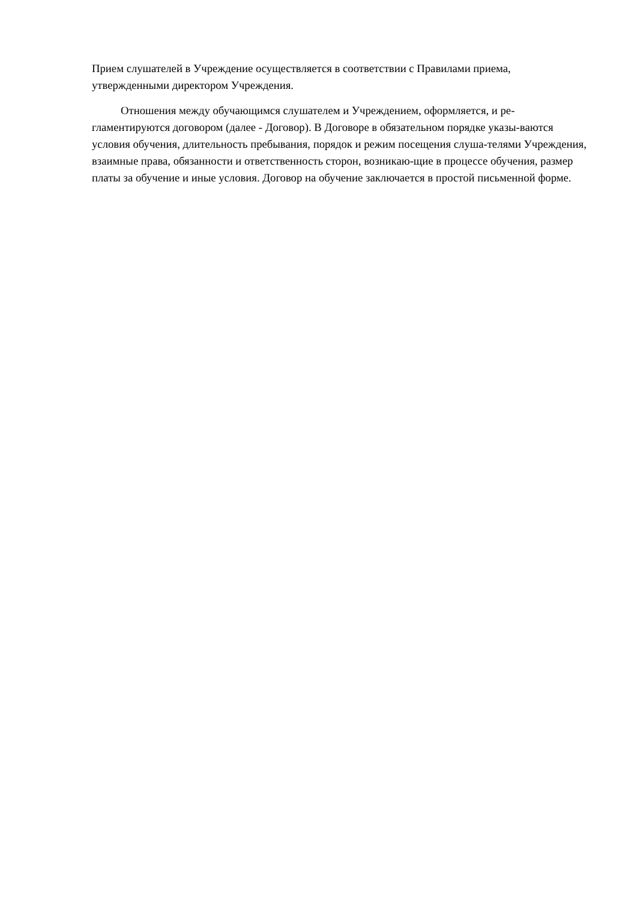Прием слушателей в Учреждение осуществляется в соответствии с Правилами приема, утвержденными директором Учреждения.
Отношения между обучающимся слушателем и Учреждением, оформляется, и ре-гламентируются договором (далее - Договор). В Договоре в обязательном порядке указы-ваются условия обучения, длительность пребывания, порядок и режим посещения слуша-телями Учреждения, взаимные права, обязанности и ответственность сторон, возникаю-щие в процессе обучения, размер платы за обучение и иные условия. Договор на обучение заключается в простой письменной форме.